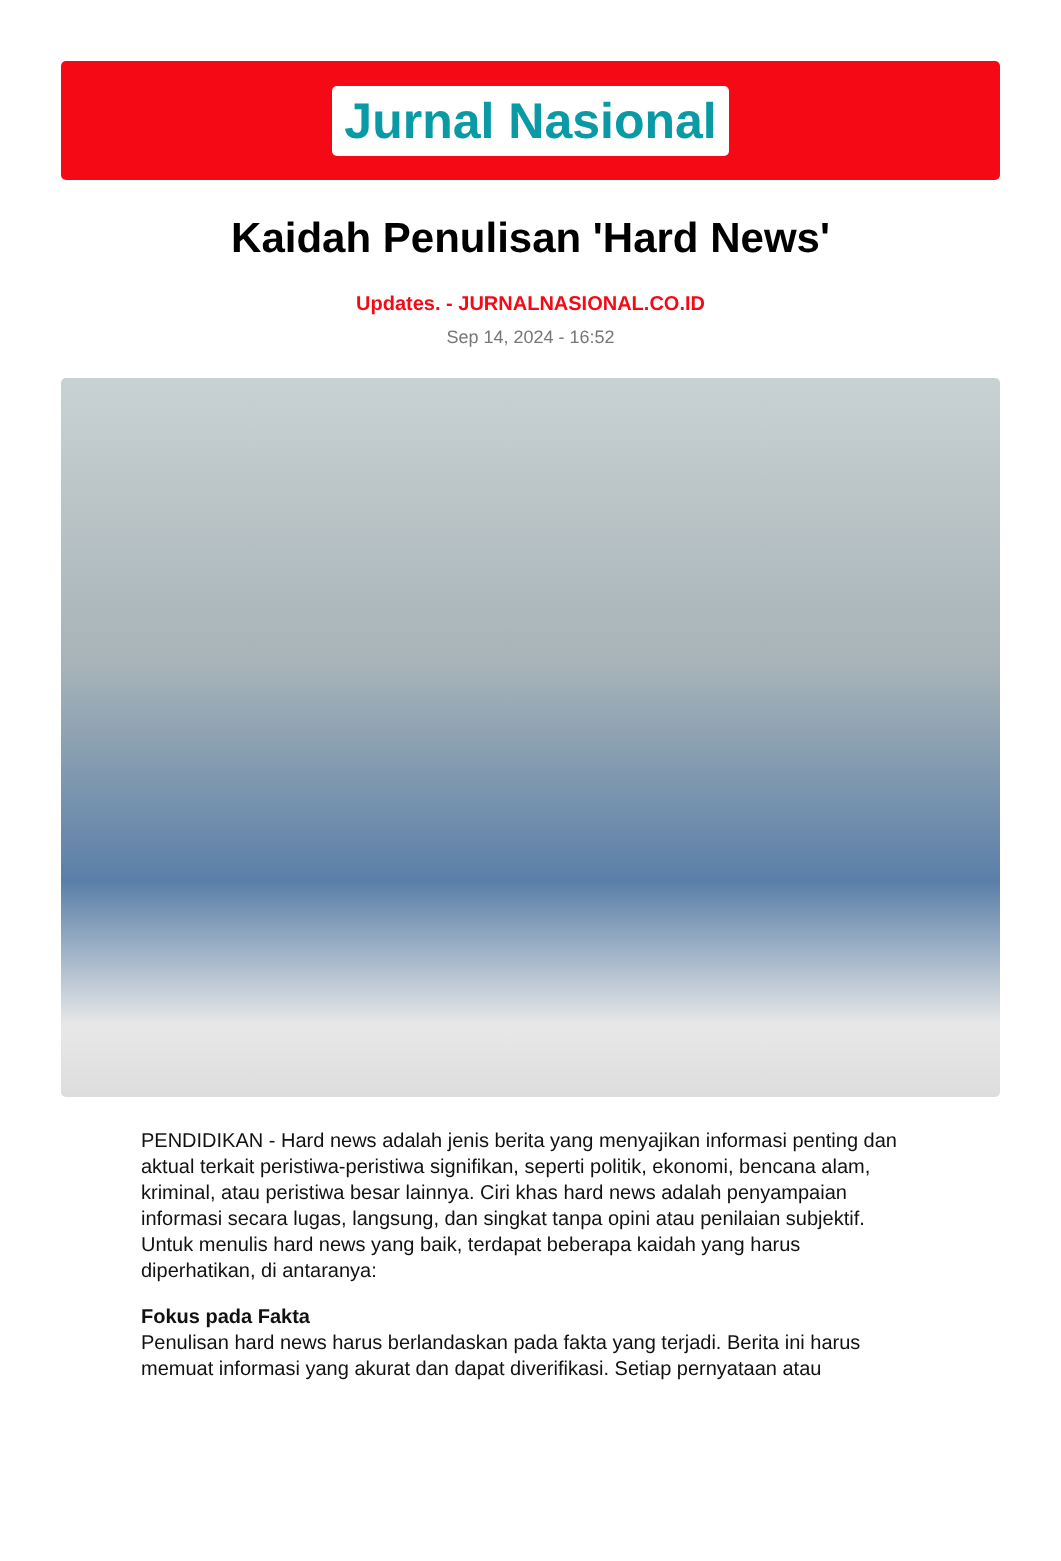Jurnal Nasional
Kaidah Penulisan 'Hard News'
Updates. - JURNALNASIONAL.CO.ID
Sep 14, 2024 - 16:52
PENDIDIKAN - Hard news adalah jenis berita yang menyajikan informasi penting dan aktual terkait peristiwa-peristiwa signifikan, seperti politik, ekonomi, bencana alam, kriminal, atau peristiwa besar lainnya. Ciri khas hard news adalah penyampaian informasi secara lugas, langsung, dan singkat tanpa opini atau penilaian subjektif. Untuk menulis hard news yang baik, terdapat beberapa kaidah yang harus diperhatikan, di antaranya:
Fokus pada Fakta
Penulisan hard news harus berlandaskan pada fakta yang terjadi. Berita ini harus memuat informasi yang akurat dan dapat diverifikasi. Setiap pernyataan atau